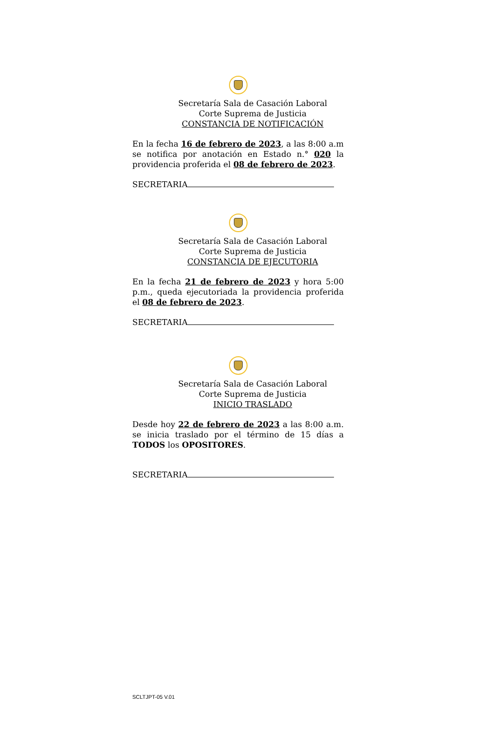Secretaría Sala de Casación Laboral
Corte Suprema de Justicia
CONSTANCIA DE NOTIFICACIÓN
En la fecha 16 de febrero de 2023, a las 8:00 a.m se notifica por anotación en Estado n.° 020 la providencia proferida el 08 de febrero de 2023.
SECRETARIA
Secretaría Sala de Casación Laboral
Corte Suprema de Justicia
CONSTANCIA DE EJECUTORIA
En la fecha 21 de febrero de 2023 y hora 5:00 p.m., queda ejecutoriada la providencia proferida el 08 de febrero de 2023.
SECRETARIA
Secretaría Sala de Casación Laboral
Corte Suprema de Justicia
INICIO TRASLADO
Desde hoy 22 de febrero de 2023 a las 8:00 a.m. se inicia traslado por el término de 15 días a TODOS los OPOSITORES.
SECRETARIA
SCLTJPT-05 V.01